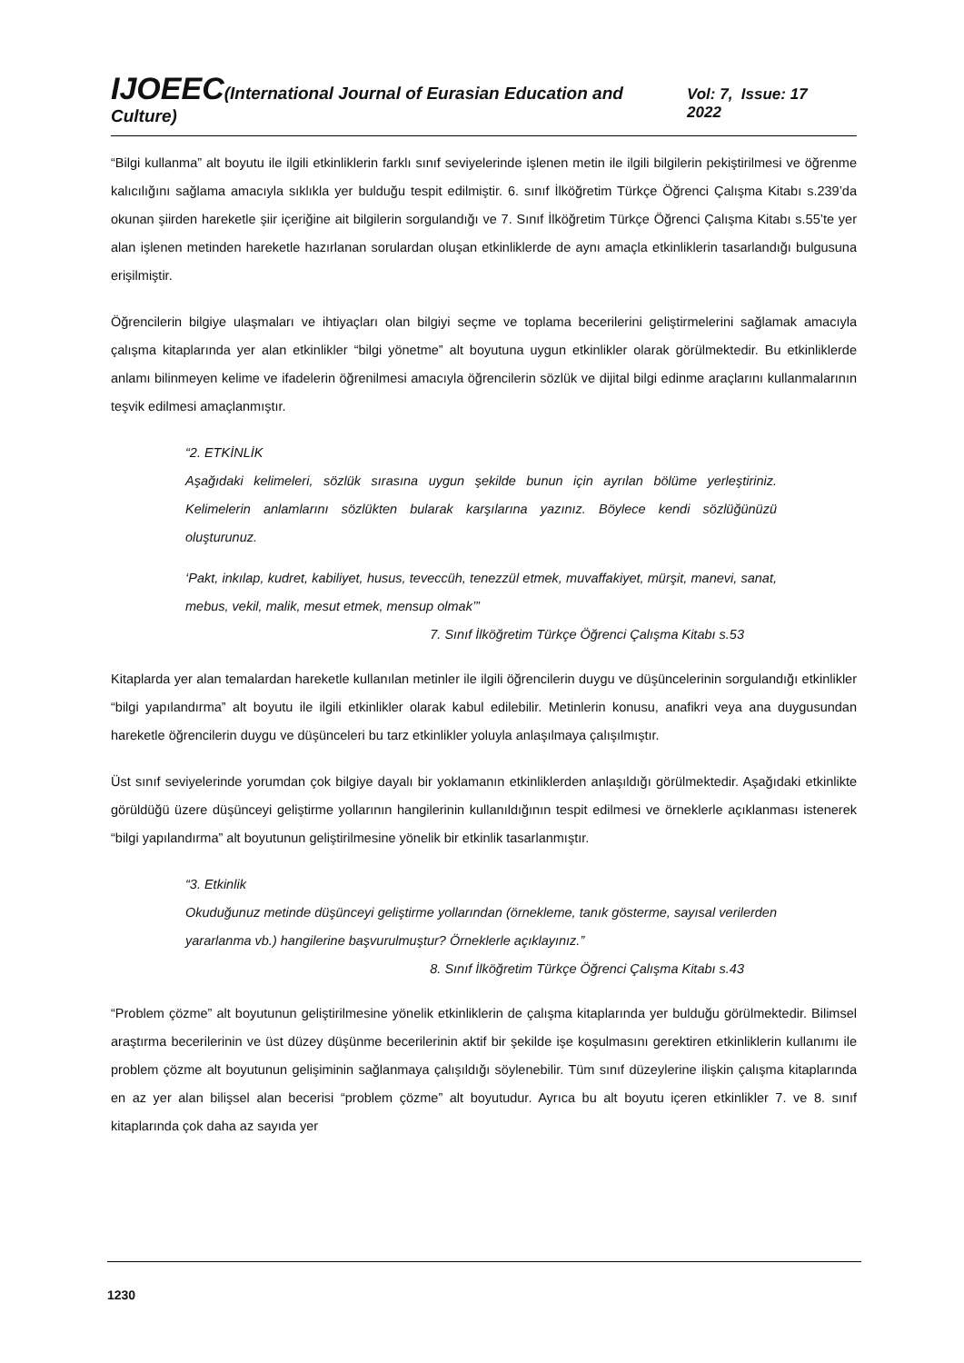IJOEEC(International Journal of Eurasian Education and Culture) Vol: 7, Issue: 17 2022
“Bilgi kullanma” alt boyutu ile ilgili etkinliklerin farklı sınıf seviyelerinde işlenen metin ile ilgili bilgilerin pekiştirilmesi ve öğrenme kalıcılığını sağlama amacıyla sıklıkla yer bulduğu tespit edilmiştir. 6. sınıf İlköğretim Türkçe Öğrenci Çalışma Kitabı s.239’da okunan şiirden hareketle şiir içeriğine ait bilgilerin sorgulandığı ve 7. Sınıf İlköğretim Türkçe Öğrenci Çalışma Kitabı s.55’te yer alan işlenen metinden hareketle hazırlanan sorulardan oluşan etkinliklerde de aynı amaçla etkinliklerin tasarlandığı bulgusuna erişilmiştir.
Öğrencilerin bilgiye ulaşmaları ve ihtiyaçları olan bilgiyi seçme ve toplama becerilerini geliştirmelerini sağlamak amacıyla çalışma kitaplarında yer alan etkinlikler “bilgi yönetme” alt boyutuna uygun etkinlikler olarak görülmektedir. Bu etkinliklerde anlamı bilinmeyen kelime ve ifadelerin öğrenilmesi amacıyla öğrencilerin sözlük ve dijital bilgi edinme araçlarını kullanmalarının teşvik edilmesi amaçlanmıştır.
“2. ETKİNLİK
Aşağıdaki kelimeleri, sözlük sırasına uygun şekilde bunun için ayrılan bölüme yerleştiriniz. Kelimelerin anlamlarını sözlükten bularak karşılarına yazınız. Böylece kendi sözlüğünüzü oluşturunuz.
‘Pakt, inkılap, kudret, kabiliyet, husus, teveccüh, tenezzül etmek, muvaffakiyet, mürşit, manevi, sanat, mebus, vekil, malik, mesut etmek, mensup olmak’”
7. Sınıf İlköğretim Türkçe Öğrenci Çalışma Kitabı s.53
Kitaplarda yer alan temalardan hareketle kullanılan metinler ile ilgili öğrencilerin duygu ve düşüncelerinin sorgulandığı etkinlikler “bilgi yapılandırma” alt boyutu ile ilgili etkinlikler olarak kabul edilebilir. Metinlerin konusu, anafikri veya ana duygusundan hareketle öğrencilerin duygu ve düşünceleri bu tarz etkinlikler yoluyla anlaşılmaya çalışılmıştır.
Üst sınıf seviyelerinde yorumdan çok bilgiye dayalı bir yoklamanın etkinliklerden anlaşıldığı görülmektedir. Aşağıdaki etkinlikte görüldüğü üzere düşünceyi geliştirme yollarının hangilerinin kullanıldığının tespit edilmesi ve örneklerle açıklanması istenerek “bilgi yapılandırma” alt boyutunun geliştirilmesine yönelik bir etkinlik tasarlanmıştır.
“3. Etkinlik
Okuduğunuz metinde düşünceyi geliştirme yollarından (örnekleme, tanık gösterme, sayısal verilerden yararlanma vb.) hangilerine başvurulmuştur? Örneklerle açıklayınız.”
8. Sınıf İlköğretim Türkçe Öğrenci Çalışma Kitabı s.43
“Problem çözme” alt boyutunun geliştirilmesine yönelik etkinliklerin de çalışma kitaplarında yer bulduğu görülmektedir. Bilimsel araştırma becerilerinin ve üst düzey düşünme becerilerinin aktif bir şekilde işe koşulmasını gerektiren etkinliklerin kullanımı ile problem çözme alt boyutunun gelişiminin sağlanmaya çalışıldığı söylenebilir. Tüm sınıf düzeylerine ilişkin çalışma kitaplarında en az yer alan bilişsel alan becerisi “problem çözme” alt boyutudur. Ayrıca bu alt boyutu içeren etkinlikler 7. ve 8. sınıf kitaplarında çok daha az sayıda yer
1230